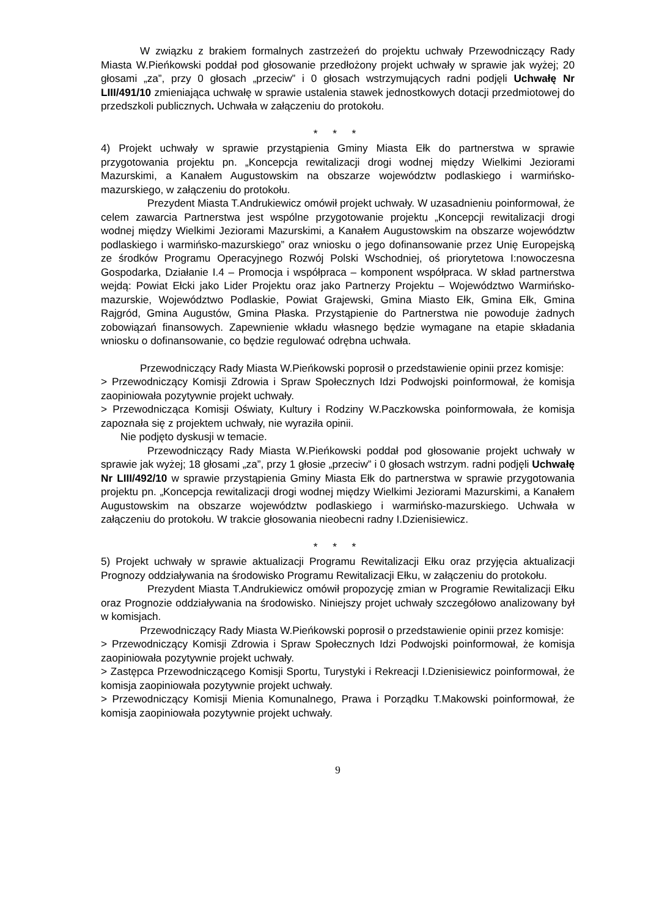W związku z brakiem formalnych zastrzeżeń do projektu uchwały Przewodniczący Rady Miasta W.Pieńkowski poddał pod głosowanie przedłożony projekt uchwały w sprawie jak wyżej; 20 głosami „za”, przy 0 głosach „przeciw” i 0 głosach wstrzymujących radni podjęli Uchwałę Nr LIII/491/10 zmieniająca uchwałę w sprawie ustalenia stawek jednostkowych dotacji przedmiotowej do przedszkoli publicznych. Uchwała w załączeniu do protokołu.
* * *
4) Projekt uchwały w sprawie przystąpienia Gminy Miasta Ełk do partnerstwa w sprawie przygotowania projektu pn. „Koncepcja rewitalizacji drogi wodnej między Wielkimi Jeziorami Mazurskimi, a Kanałem Augustowskim na obszarze województw podlaskiego i warmińsko-mazurskiego, w załączeniu do protokołu.
Prezydent Miasta T.Andrukiewicz omówił projekt uchwały. W uzasadnieniu poinformował, że celem zawarcia Partnerstwa jest wspólne przygotowanie projektu „Koncepcji rewitalizacji drogi wodnej między Wielkimi Jeziorami Mazurskimi, a Kanałem Augustowskim na obszarze województw podlaskiego i warmińsko-mazurskiego” oraz wniosku o jego dofinansowanie przez Unię Europejską ze środków Programu Operacyjnego Rozwój Polski Wschodniej, oś priorytetowa I:nowoczesna Gospodarka, Działanie I.4 – Promocja i współpraca – komponent współpraca. W skład partnerstwa wejdą: Powiat Ełcki jako Lider Projektu oraz jako Partnerzy Projektu – Województwo Warmińsko-mazurskie, Województwo Podlaskie, Powiat Grajewski, Gmina Miasto Ełk, Gmina Ełk, Gmina Rajgród, Gmina Augustów, Gmina Płaska. Przystąpienie do Partnerstwa nie powoduje żadnych zobowiązań finansowych. Zapewnienie wkładu własnego będzie wymagane na etapie składania wniosku o dofinansowanie, co będzie regulować odrębna uchwała.
Przewodniczący Rady Miasta W.Pieńkowski poprosił o przedstawienie opinii przez komisje:
> Przewodniczący Komisji Zdrowia i Spraw Społecznych Idzi Podwojski poinformował, że komisja zaopiniowała pozytywnie projekt uchwały.
> Przewodnicząca Komisji Oświaty, Kultury i Rodziny W.Paczkowska poinformowała, że komisja zapoznała się z projektem uchwały, nie wyraziła opinii.
Nie podjęto dyskusji w temacie.
Przewodniczący Rady Miasta W.Pieńkowski poddał pod głosowanie projekt uchwały w sprawie jak wyżej; 18 głosami „za”, przy 1 głosie „przeciw” i 0 głosach wstrzym. radni podjęli Uchwałę Nr LIII/492/10 w sprawie przystąpienia Gminy Miasta Ełk do partnerstwa w sprawie przygotowania projektu pn. „Koncepcja rewitalizacji drogi wodnej między Wielkimi Jeziorami Mazurskimi, a Kanałem Augustowskim na obszarze województw podlaskiego i warmińsko-mazurskiego. Uchwała w załączeniu do protokołu. W trakcie głosowania nieobecni radny I.Dzienisiewicz.
* * *
5) Projekt uchwały w sprawie aktualizacji Programu Rewitalizacji Ełku oraz przyjęcia aktualizacji Prognozy oddziaływania na środowisko Programu Rewitalizacji Ełku, w załączeniu do protokołu.
Prezydent Miasta T.Andrukiewicz omówił propozycję zmian w Programie Rewitalizacji Ełku oraz Prognozie oddziaływania na środowisko. Niniejszy projet uchwały szczegółowo analizowany był w komisjach.
Przewodniczący Rady Miasta W.Pieńkowski poprosił o przedstawienie opinii przez komisje:
> Przewodniczący Komisji Zdrowia i Spraw Społecznych Idzi Podwojski poinformował, że komisja zaopiniowała pozytywnie projekt uchwały.
> Zastępca Przewodniczącego Komisji Sportu, Turystyki i Rekreacji I.Dzienisiewicz poinformował, że komisja zaopiniowała pozytywnie projekt uchwały.
> Przewodniczący Komisji Mienia Komunalnego, Prawa i Porządku T.Makowski poinformował, że komisja zaopiniowała pozytywnie projekt uchwały.
9